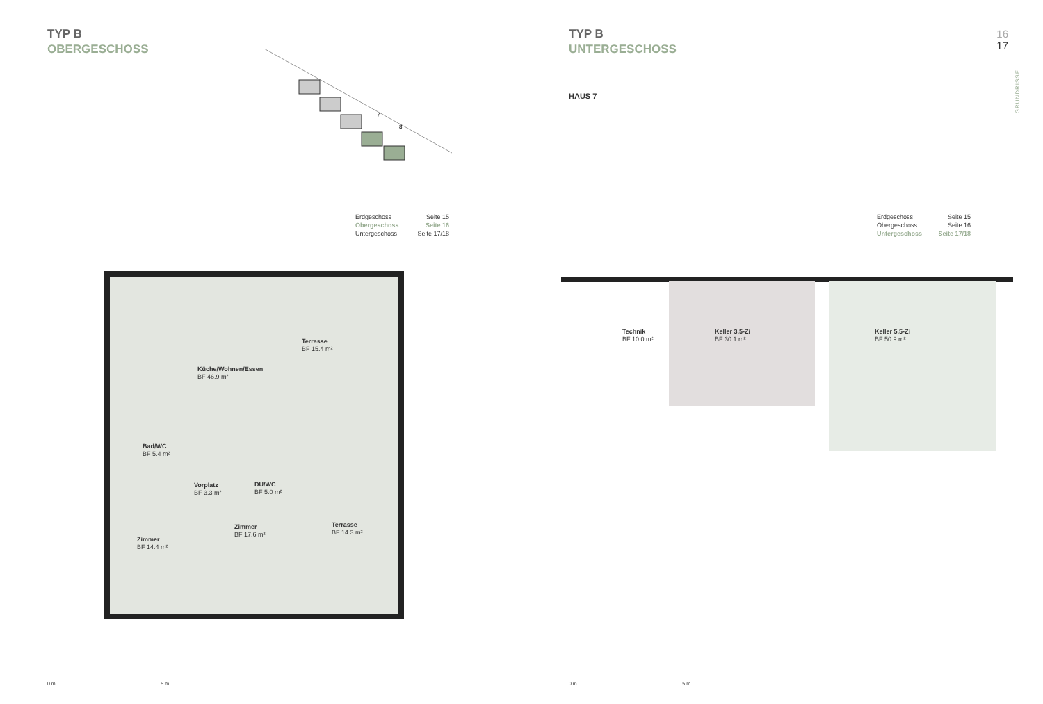TYP B
OBERGESCHOSS
7
8
Erdgeschoss Seite 15
Obergeschoss Seite 16
Untergeschoss Seite 17/18
Küche/Wohnen/Essen
BF 46.9 m²
Terrasse
BF 15.4 m²
Bad/WC
BF 5.4 m²
Vorplatz
BF 3.3 m²
DU/WC
BF 5.0 m²
Zimmer
BF 17.6 m²
Terrasse
BF 14.3 m²
Zimmer
BF 14.4 m²
0 m 5 m
TYP B
UNTERGESCHOSS
HAUS 7
16
17
GRUNDRISSE
Erdgeschoss Seite 15
Obergeschoss Seite 16
Untergeschoss Seite 17/18
Technik
BF 10.0 m²
Keller 3.5-Zi
BF 30.1 m²
Keller 5.5-Zi
BF 50.9 m²
0 m 5 m